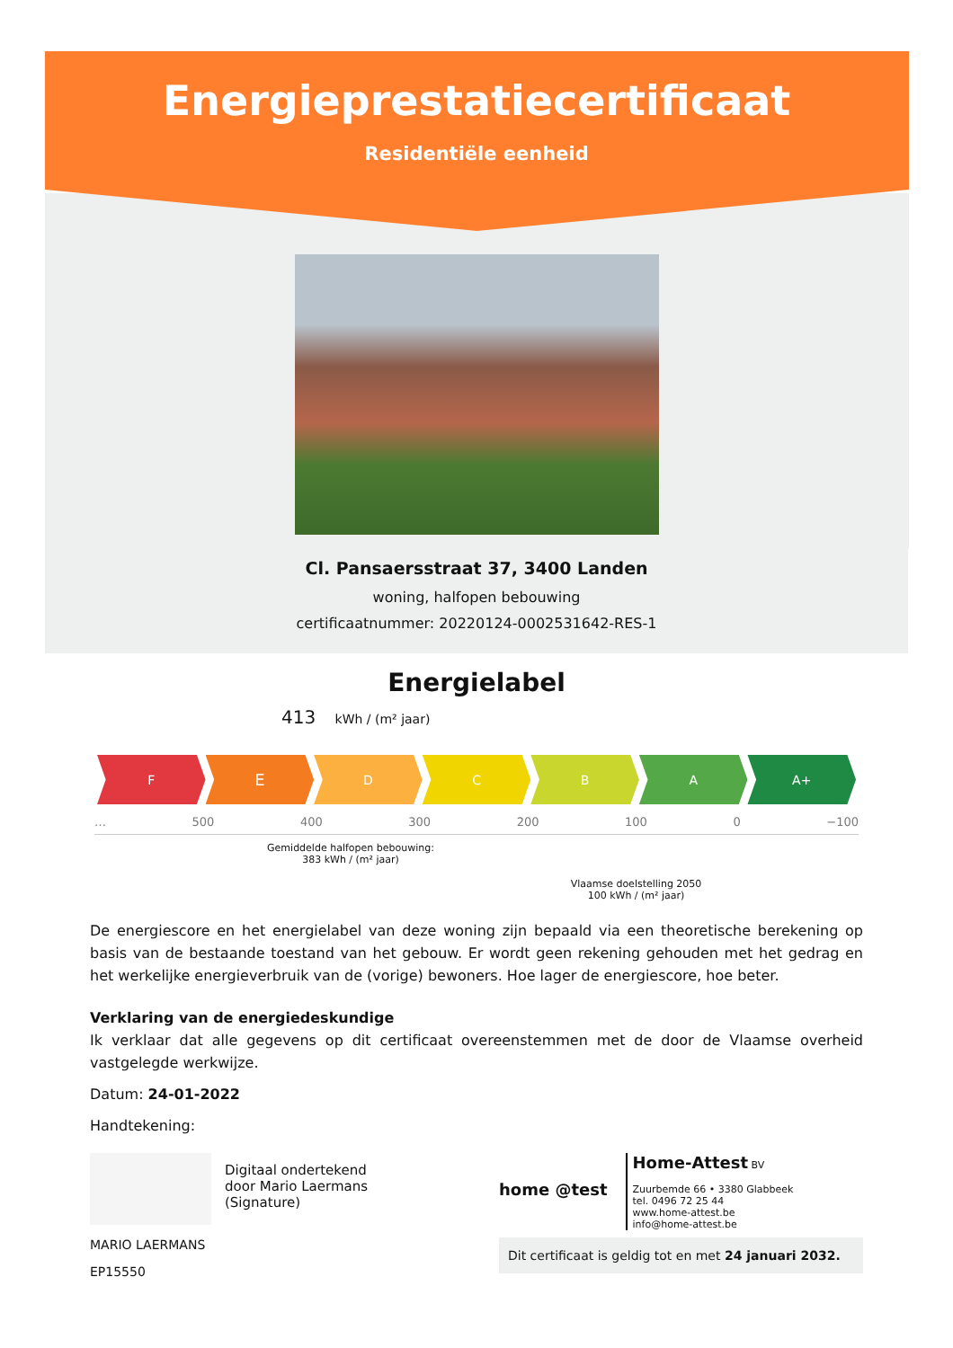Energieprestatiecertificaat
Residentiële eenheid
Cl. Pansaersstraat 37, 3400 Landen
woning, halfopen bebouwing
certificaatnummer: 20220124-0002531642-RES-1
Energielabel
413 kWh / (m² jaar)
F
E
D C B A A+
… 500 400 300 200 100 0 −100
Gemiddelde halfopen bebouwing:
383 kWh / (m² jaar)
Vlaamse doelstelling 2050
100 kWh / (m² jaar)
De energiescore en het energielabel van deze woning zijn bepaald via een theoretische berekening op basis van de bestaande toestand van het gebouw. Er wordt geen rekening gehouden met het gedrag en het werkelijke energieverbruik van de (vorige) bewoners. Hoe lager de energiescore, hoe beter.
Verklaring van de energiedeskundige
Ik verklaar dat alle gegevens op dit certificaat overeenstemmen met de door de Vlaamse overheid vastgelegde werkwijze.
Datum: 24-01-2022
Handtekening:
Digitaal ondertekend
door Mario Laermans
(Signature)
MARIO LAERMANS
EP15550
home @test
Home-Attest BV
Zuurbemde 66 • 3380 Glabbeek
tel. 0496 72 25 44
www.home-attest.be
info@home-attest.be
Dit certificaat is geldig tot en met 24 januari 2032.